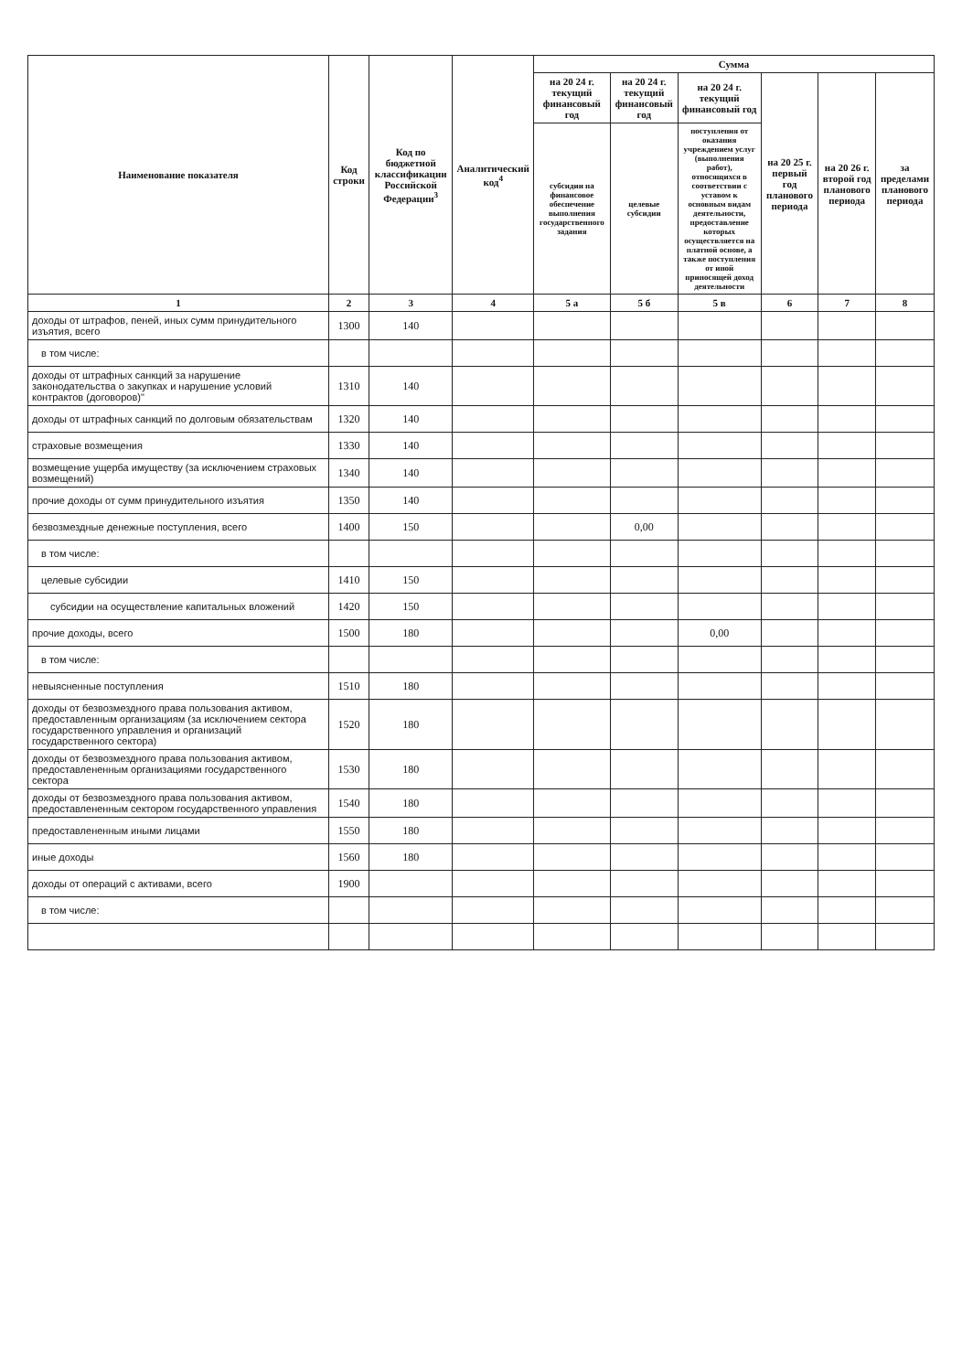| Наименование показателя | Код строки | Код по бюджетной классификации Российской Федерации<sup>3</sup> | Аналитический код<sup>4</sup> | Сумма | | | | | |
| --- | --- | --- | --- | --- | --- | --- | --- | --- | --- |
| | | | | на 20 24 г. текущий финансовый год | на 20 24 г. текущий финансовый год | на 20 24 г. текущий финансовый год | на 20 25 г. первый год планового периода | на 20 26 г. второй год планового периода | за пределами планового периода |
| | | | | субсидии на финансовое обеспечение выполнения государственного задания | целевые субсидии | поступления от оказания учреждением услуг (выполнения работ), относящихся в соответствии с уставом к основным видам деятельности, предоставление которых осуществляется на платной основе, а также поступления от иной приносящей доход деятельности | | | |
| 1 | 2 | 3 | 4 | 5 а | 5 б | 5 в | 6 | 7 | 8 |
| доходы от штрафов, пеней, иных сумм принудительного изъятия, всего | 1300 | 140 | | | | | | | |
| в том числе: | | | | | | | | | |
| доходы от штрафных санкций за нарушение законодательства о закупках и нарушение условий контрактов (договоров)" | 1310 | 140 | | | | | | | |
| доходы от штрафных санкций по долговым обязательствам | 1320 | 140 | | | | | | | |
| страховые возмещения | 1330 | 140 | | | | | | | |
| возмещение ущерба имуществу (за исключением страховых возмещений) | 1340 | 140 | | | | | | | |
| прочие доходы от сумм принудительного изъятия | 1350 | 140 | | | | | | | |
| безвозмездные денежные поступления, всего | 1400 | 150 | | | 0,00 | | | | |
| в том числе: | | | | | | | | | |
| целевые субсидии | 1410 | 150 | | | | | | | |
| субсидии на осуществление капитальных вложений | 1420 | 150 | | | | | | | |
| прочие доходы, всего | 1500 | 180 | | | | 0,00 | | | |
| в том числе: | | | | | | | | | |
| невыясненные поступления | 1510 | 180 | | | | | | | |
| доходы от безвозмездного права пользования активом, предоставленным организациям (за исключением сектора государственного управления и организаций государственного сектора) | 1520 | 180 | | | | | | | |
| доходы от безвозмездного права пользования активом, предоставлененным организациями государственного сектора | 1530 | 180 | | | | | | | |
| доходы от безвозмездного права пользования активом, предоставлененным сектором государственного управления | 1540 | 180 | | | | | | | |
| предоставлененным иными лицами | 1550 | 180 | | | | | | | |
| иные доходы | 1560 | 180 | | | | | | | |
| доходы от операций с активами, всего | 1900 | | | | | | | | |
| в том числе: | | | | | | | | | |